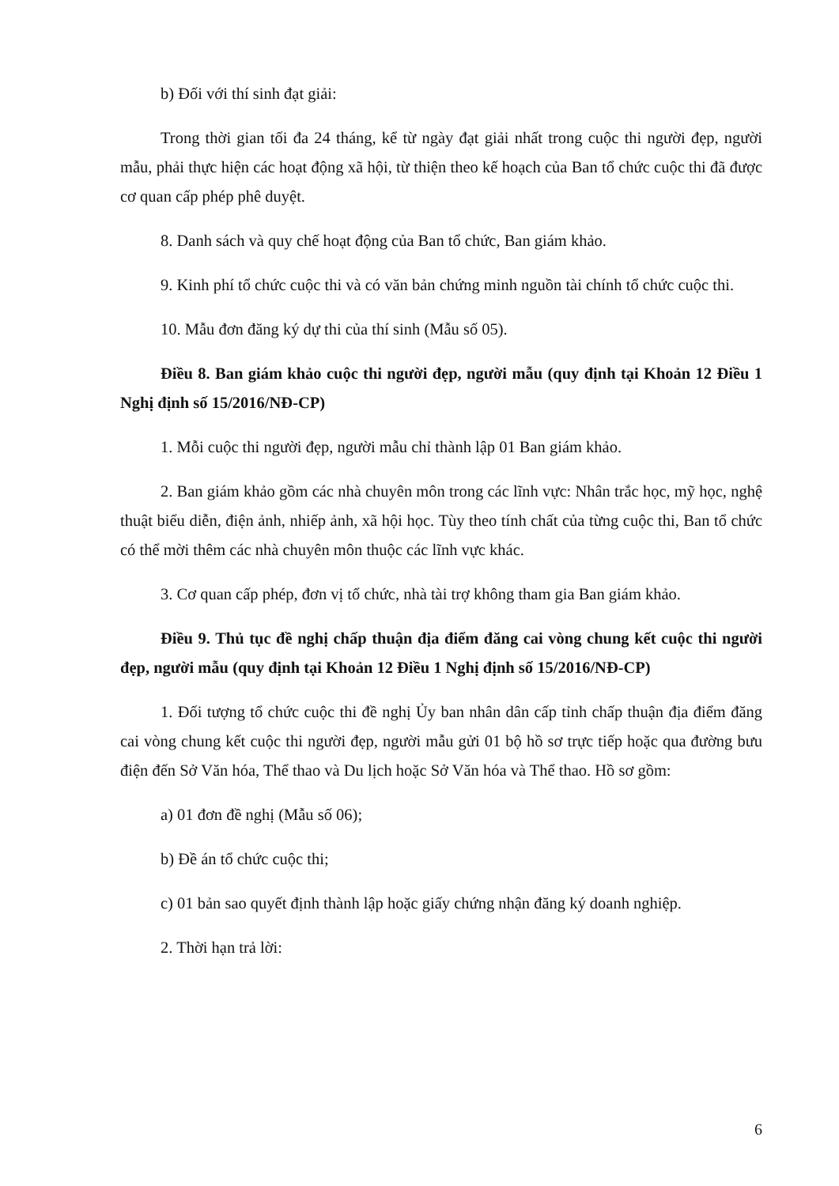b) Đối với thí sinh đạt giải:
Trong thời gian tối đa 24 tháng, kể từ ngày đạt giải nhất trong cuộc thi người đẹp, người mẫu, phải thực hiện các hoạt động xã hội, từ thiện theo kế hoạch của Ban tổ chức cuộc thi đã được cơ quan cấp phép phê duyệt.
8. Danh sách và quy chế hoạt động của Ban tổ chức, Ban giám khảo.
9. Kinh phí tổ chức cuộc thi và có văn bản chứng minh nguồn tài chính tổ chức cuộc thi.
10. Mẫu đơn đăng ký dự thi của thí sinh (Mẫu số 05).
Điều 8. Ban giám khảo cuộc thi người đẹp, người mẫu (quy định tại Khoản 12 Điều 1 Nghị định số 15/2016/NĐ-CP)
1. Mỗi cuộc thi người đẹp, người mẫu chỉ thành lập 01 Ban giám khảo.
2. Ban giám khảo gồm các nhà chuyên môn trong các lĩnh vực: Nhân trắc học, mỹ học, nghệ thuật biểu diễn, điện ảnh, nhiếp ảnh, xã hội học. Tùy theo tính chất của từng cuộc thi, Ban tổ chức có thể mời thêm các nhà chuyên môn thuộc các lĩnh vực khác.
3. Cơ quan cấp phép, đơn vị tổ chức, nhà tài trợ không tham gia Ban giám khảo.
Điều 9. Thủ tục đề nghị chấp thuận địa điểm đăng cai vòng chung kết cuộc thi người đẹp, người mẫu (quy định tại Khoản 12 Điều 1 Nghị định số 15/2016/NĐ-CP)
1. Đối tượng tổ chức cuộc thi đề nghị Ủy ban nhân dân cấp tỉnh chấp thuận địa điểm đăng cai vòng chung kết cuộc thi người đẹp, người mẫu gửi 01 bộ hồ sơ trực tiếp hoặc qua đường bưu điện đến Sở Văn hóa, Thể thao và Du lịch hoặc Sở Văn hóa và Thể thao. Hồ sơ gồm:
a) 01 đơn đề nghị (Mẫu số 06);
b) Đề án tổ chức cuộc thi;
c) 01 bản sao quyết định thành lập hoặc giấy chứng nhận đăng ký doanh nghiệp.
2. Thời hạn trả lời:
6